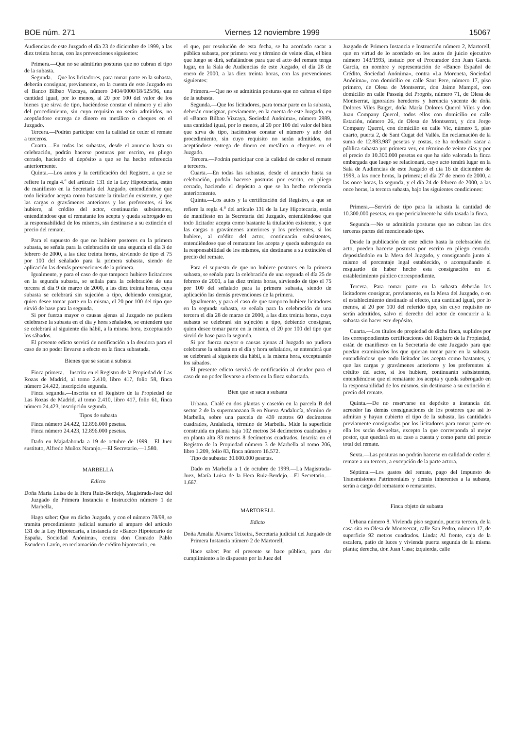BOE núm. 271 Viernes 12 noviembre 1999 15067
Audiencias de este Juzgado el día 23 de diciembre de 1999, a las diez treinta horas, con las prevenciones siguientes:
Primera.—Que no se admitirán posturas que no cubran el tipo de la subasta.
Segunda.—Que los licitadores, para tomar parte en la subasta, deberán consignar, previamente, en la cuenta de este Juzgado en el Banco Bilbao Vizcaya, número 2404/0000/18/525/96, una cantidad igual, por lo menos, al 20 por 100 del valor de los bienes que sirva de tipo, haciéndose constar el número y el año del procedimiento, sin cuyo requisito no serán admitidos, no aceptándose entrega de dinero en metálico o cheques en el Juzgado.
Tercera.—Podrán participar con la calidad de ceder el remate a terceros.
Cuarta.—En todas las subastas, desde el anuncio hasta su celebración, podrán hacerse posturas por escrito, en pliego cerrado, haciendo el depósito a que se ha hecho referencia anteriormente.
Quinta.—Los autos y la certificación del Registro, a que se refiere la regla 4.<sup>a</sup> del artículo 131 de la Ley Hipotecaria, están de manifiesto en la Secretaría del Juzgado, entendiéndose que todo licitador acepta como bastante la titulación existente, y que las cargas o gravámenes anteriores y los preferentes, si los hubiere, al crédito del actor, continuarán subsistentes, entendiéndose que el rematante los acepta y queda subrogado en la responsabilidad de los mismos, sin destinarse a su extinción el precio del remate.
Para el supuesto de que no hubiere postores en la primera subasta, se señala para la celebración de una segunda el día 3 de febrero de 2000, a las diez treinta horas, sirviendo de tipo el 75 por 100 del señalado para la primera subasta, siendo de aplicación las demás prevenciones de la primera.
Igualmente, y para el caso de que tampoco hubiere licitadores en la segunda subasta, se señala para la celebración de una tercera el día 9 de marzo de 2000, a las diez treinta horas, cuya subasta se celebrará sin sujeción a tipo, debiendo consignar, quien desee tomar parte en la misma, el 20 por 100 del tipo que sirvió de base para la segunda.
Si por fuerza mayor o causas ajenas al Juzgado no pudiera celebrarse la subasta en el día y hora señalados, se entenderá que se celebrará al siguiente día hábil, a la misma hora, exceptuando los sábados.
El presente edicto servirá de notificación a la deudora para el caso de no poder llevarse a efecto en la finca subastada.
Bienes que se sacan a subasta
Finca primera.—Inscrita en el Registro de la Propiedad de Las Rozas de Madrid, al tomo 2.410, libro 417, folio 58, finca número 24.422, inscripción segunda.
Finca segunda.—Inscrita en el Registro de la Propiedad de Las Rozas de Madrid, al tomo 2.410, libro 417, folio 61, finca número 24.423, inscripción segunda.
Tipos de subasta
Finca número 24.422, 12.896.000 pesetas.
Finca número 24.423, 12.896.000 pesetas.
Dado en Majadahonda a 19 de octubre de 1999.—El Juez sustituto, Alfredo Muñoz Naranjo.—El Secretario.—1.580.
MARBELLA
Edicto
Doña María Luisa de la Hera Ruiz-Berdejo, Magistrada-Juez del Juzgado de Primera Instancia e Instrucción número 1 de Marbella,
Hago saber: Que en dicho Juzgado, y con el número 78/98, se tramita procedimiento judicial sumario al amparo del artículo 131 de la Ley Hipotecaria, a instancia de «Banco Hipotecario de España, Sociedad Anónima», contra don Conrado Pablo Escudero Lavín, en reclamación de crédito hipotecario, en
el que, por resolución de esta fecha, se ha acordado sacar a pública subasta, por primera vez y término de veinte días, el bien que luego se dirá, señalándose para que el acto del remate tenga lugar, en la Sala de Audiencias de este Juzgado, el día 28 de enero de 2000, a las diez treinta horas, con las prevenciones siguientes:
Primera.—Que no se admitirán posturas que no cubran el tipo de la subasta.
Segunda.—Que los licitadores, para tomar parte en la subasta, deberán consignar, previamente, en la cuenta de este Juzgado, en el «Banco Bilbao Vizcaya, Sociedad Anónima», número 2989, una cantidad igual, por lo menos, al 20 por 100 del valor del bien que sirva de tipo, haciéndose constar el número y año del procedimiento, sin cuyo requisito no serán admitidos, no aceptándose entrega de dinero en metálico o cheques en el Juzgado.
Tercera.—Podrán participar con la calidad de ceder el remate a terceros.
Cuarta.—En todas las subastas, desde el anuncio hasta su celebración, podrán hacerse posturas por escrito, en pliego cerrado, haciendo el depósito a que se ha hecho referencia anteriormente.
Quinta.—Los autos y la certificación del Registro, a que se refiere la regla 4.<sup>a</sup> del artículo 131 de la Ley Hipotecaria, están de manifiesto en la Secretaría del Juzgado, entendiéndose que todo licitador acepta como bastante la titulación existente, y que las cargas o gravámenes anteriores y los preferentes, si los hubiere, al crédito del actor, continuarán subsistentes, entendiéndose que el rematante los acepta y queda subrogado en la responsabilidad de los mismos, sin destinarse a su extinción el precio del remate.
Para el supuesto de que no hubiere postores en la primera subasta, se señala para la celebración de una segunda el día 25 de febrero de 2000, a las diez treinta horas, sirviendo de tipo el 75 por 100 del señalado para la primera subasta, siendo de aplicación las demás prevenciones de la primera.
Igualmente, y para el caso de que tampoco hubiere licitadores en la segunda subasta, se señala para la celebración de una tercera el día 28 de marzo de 2000, a las diez treinta horas, cuya subasta se celebrará sin sujeción a tipo, debiendo consignar, quien desee tomar parte en la misma, el 20 por 100 del tipo que sirvió de base para la segunda.
Si por fuerza mayor o causas ajenas al Juzgado no pudiera celebrarse la subasta en el día y hora señalados, se entenderá que se celebrará al siguiente día hábil, a la misma hora, exceptuando los sábados.
El presente edicto servirá de notificación al deudor para el caso de no poder llevarse a efecto en la finca subastada.
Bien que se saca a subasta
Urbana. Chalé en dos plantas y casetón en la parcela B del sector 2 de la supermanzana B en Nueva Andalucía, término de Marbella, sobre una parcela de 439 metros 60 decímetros cuadrados, Andalucía, término de Marbella. Mide la superficie construida en planta baja 102 metros 34 decímetros cuadrados y en planta alta 83 metros 8 decímetros cuadrados. Inscrita en el Registro de la Propiedad número 3 de Marbella al tomo 206, libro 1.209, folio 83, finca número 16.572.
Tipo de subasta: 30.600.000 pesetas.
Dado en Marbella a 1 de octubre de 1999.—La Magistrada-Juez, María Luisa de la Hera Ruiz-Berdejo.—El Secretario.—1.667.
MARTORELL
Edicto
Doña Amalia Álvarez Teixeira, Secretaria judicial del Juzgado de Primera Instancia número 2 de Martorell,
Hace saber: Por el presente se hace público, para dar cumplimiento a lo dispuesto por la Juez del
Juzgado de Primera Instancia e Instrucción número 2, Martorell, que en virtud de lo acordado en los autos de juicio ejecutivo número 143/1993, instado por el Procurador don Juan García García, en nombre y representación de «Banco Español de Crédito, Sociedad Anónima», contra «La Moreneta, Sociedad Anónima», con domicilio en calle Sant Pere, número 17, piso primero, de Olesa de Montserrat, don Jaime Mampel, con domicilio en calle Passeig del Progrés, número 71, de Olesa de Montserrat, ignorados herederos y herencia yacente de doña Dolores Viles Baiget, doña María Dolores Querol Viles y don Juan Company Querol, todos ellos con domicilio en calle Estación, número 26, de Olesa de Montserrat, y don Jorge Company Querol, con domicilio en calle Vic, número 5, piso cuarto, puerta 2, de Sant Cugat del Vallés. En reclamación de la suma de 12.883.987 pesetas y costas, se ha ordenado sacar a pública subasta por primera vez, en término de veinte días y por el precio de 10.300.000 pesetas en que ha sido valorada la finca embargada que luego se relacionará, cuyo acto tendrá lugar en la Sala de Audiencias de este Juzgado el día 16 de diciembre de 1999, a las once horas, la primera; el día 27 de enero de 2000, a las once horas, la segunda, y el día 24 de febrero de 2000, a las once horas, la tercera subasta, bajo las siguientes condiciones:
Primera.—Servirá de tipo para la subasta la cantidad de 10.300.000 pesetas, en que pericialmente ha sido tasada la finca.
Segunda.—No se admitirán posturas que no cubran las dos terceras partes del mencionado tipo.
Desde la publicación de este edicto hasta la celebración del acto, pueden hacerse posturas por escrito en pliego cerrado, depositándolo en la Mesa del Juzgado, y consignando junto al mismo el porcentaje legal establecido, o acompañando el resguardo de haber hecho esta consignación en el establecimiento público correspondiente.
Tercera.—Para tomar parte en la subasta deberán los licitadores consignar, previamente, en la Mesa del Juzgado, o en el establecimiento destinado al efecto, una cantidad igual, por lo menos, al 20 por 100 del referido tipo, sin cuyo requisito no serán admitidos, salvo el derecho del actor de concurrir a la subasta sin hacer este depósito.
Cuarta.—Los títulos de propiedad de dicha finca, suplidos por los correspondientes certificaciones del Registro de la Propiedad, están de manifiesto en la Secretaría de este Juzgado para que puedan examinarlos los que quieran tomar parte en la subasta, entendiéndose que todo licitador los acepta como bastantes, y que las cargas y gravámenes anteriores y los preferentes al crédito del actor, si los hubiere, continuarán subsistentes, entendiéndose que el rematante los acepta y queda subrogado en la responsabilidad de los mismos, sin destinarse a su extinción el precio del remate.
Quinta.—De no reservarse en depósito a instancia del acreedor las demás consignaciones de los postores que así lo admitan y hayan cubierto el tipo de la subasta, las cantidades previamente consignadas por los licitadores para tomar parte en ella les serán devueltas, excepto la que corresponda al mejor postor, que quedará en su caso a cuenta y como parte del precio total del remate.
Sexta.—Las posturas no podrán hacerse en calidad de ceder el remate a un tercero, a excepción de la parte actora.
Séptima.—Los gastos del remate, pago del Impuesto de Transmisiones Patrimoniales y demás inherentes a la subasta, serán a cargo del rematante o rematantes.
Finca objeto de subasta
Urbana número 8. Vivienda piso segundo, puerta tercera, de la casa sita en Olesa de Montserrat, calle San Pedro, número 17, de superficie 92 metros cuadrados. Linda: Al frente, caja de la escalera, patio de luces y vivienda puerta segunda de la misma planta; derecha, don Juan Casa; izquierda, calle